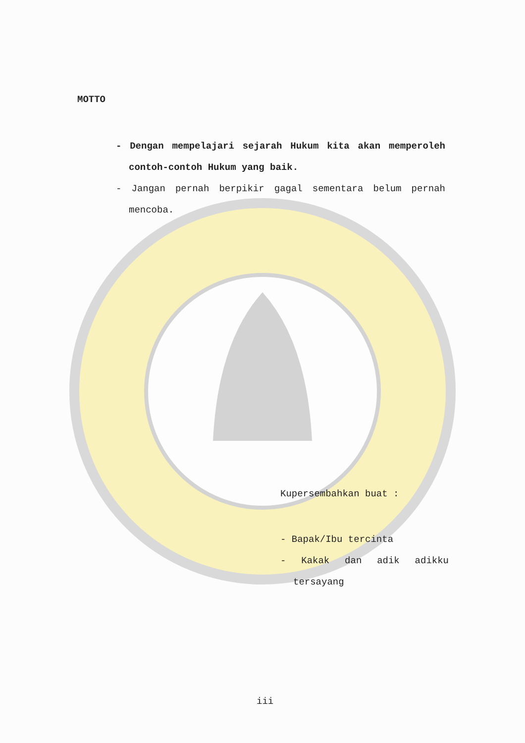MOTTO
- Dengan mempelajari sejarah Hukum kita akan memperoleh contoh-contoh Hukum yang baik.
- Jangan pernah berpikir gagal sementara belum pernah mencoba.
Kupersembahkan buat :
- Bapak/Ibu tercinta
- Kakak dan adik adikku tersayang
iii